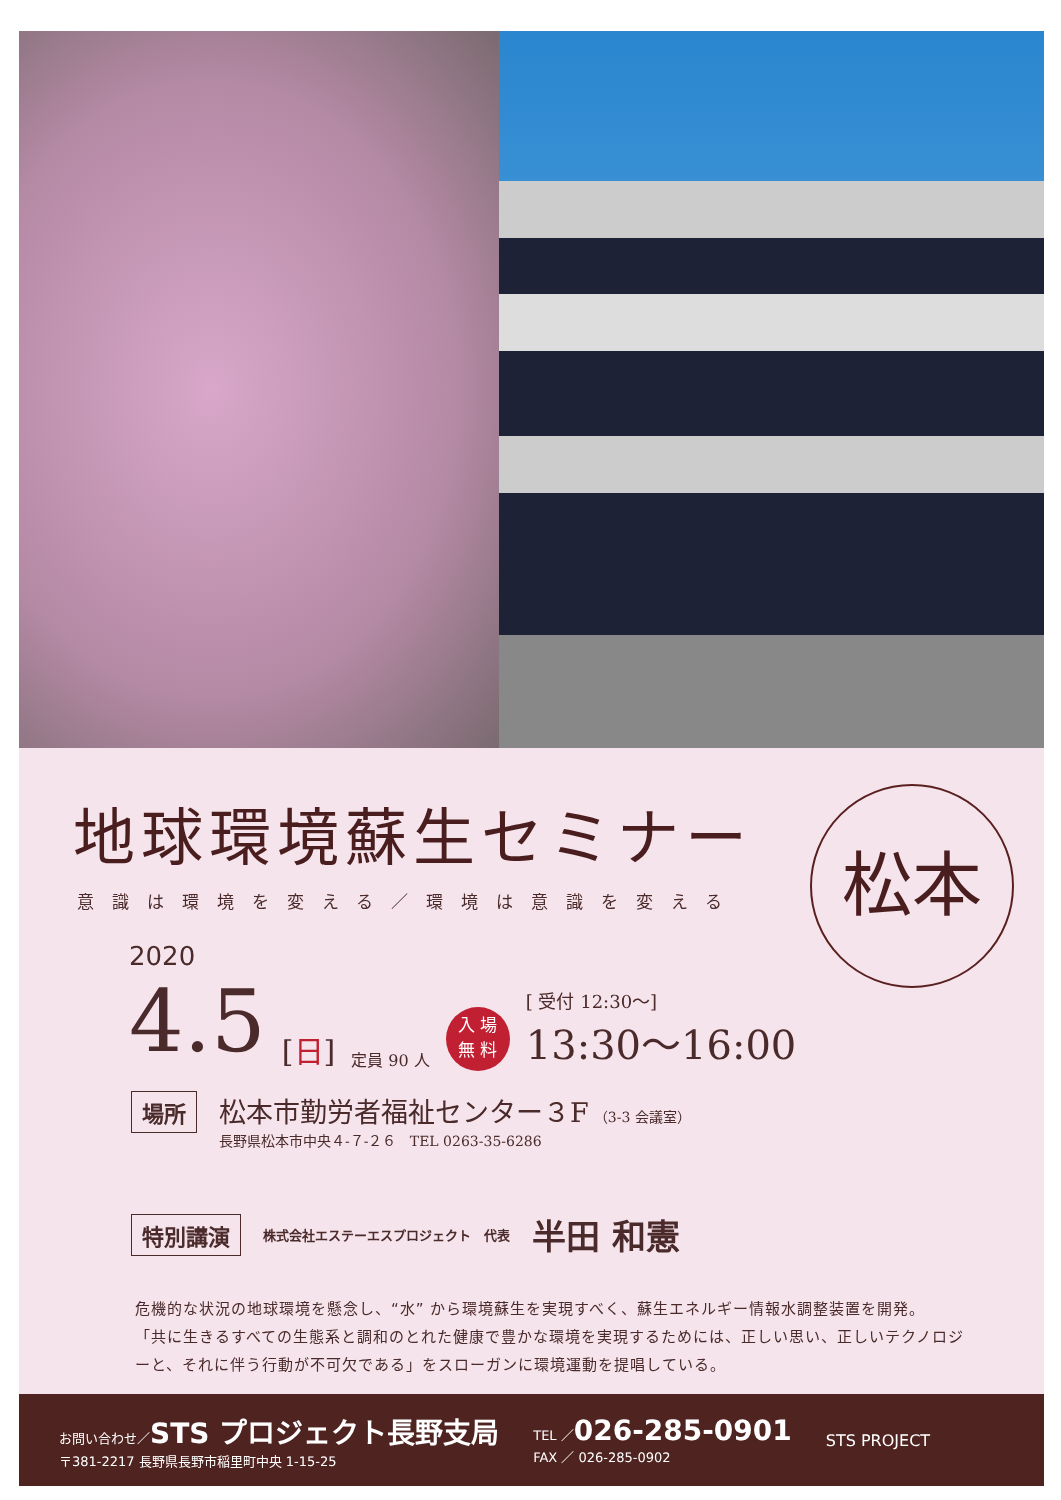地球環境蘇生セミナー
意識は環境を変える／環境は意識を変える
松本
2020
4.5 [日] 定員 90 人 入 場
無 料 [ 受付 12:30〜]
13:30〜16:00
場所
松本市勤労者福祉センター３F （3-3 会議室）
長野県松本市中央４-７-２６ TEL 0263-35-6286
特別講演 株式会社エステーエスプロジェクト　代表 半田 和憲
危機的な状況の地球環境を懸念し、“水” から環境蘇生を実現すべく、蘇生エネルギー情報水調整装置を開発。
「共に生きるすべての生態系と調和のとれた健康で豊かな環境を実現するためには、正しい思い、正しいテクノロジーと、それに伴う行動が不可欠である」をスローガンに環境運動を提唱している。
お問い合わせ／STS プロジェクト長野支局
〒381-2217 長野県長野市稲里町中央 1-15-25
TEL ／026-285-0901
FAX ／ 026-285-0902
STS PROJECT